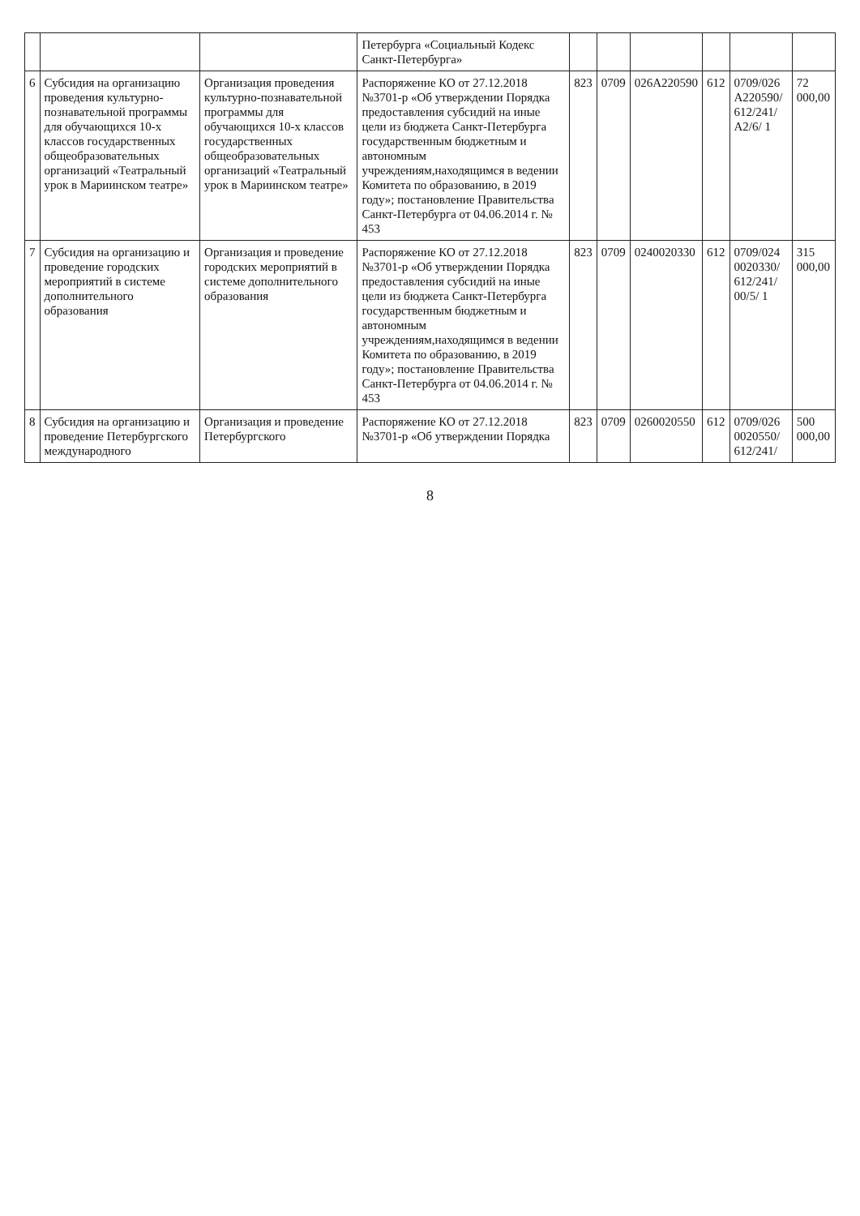| | | | Петербурга «Социальный Кодекс Санкт-Петербурга» | | | | | | |
| 6 | Субсидия на организацию проведения культурно-познавательной программы для обучающихся 10-х классов государственных общеобразовательных организаций «Театральный урок в Мариинском театре» | Организация проведения культурно-познавательной программы для обучающихся 10-х классов государственных общеобразовательных организаций «Театральный урок в Мариинском театре» | Распоряжение КО от 27.12.2018 №3701-р «Об утверждении Порядка предоставления субсидий на иные цели из бюджета Санкт-Петербурга государственным бюджетным и автономным учреждениям,находящимся в ведении Комитета по образованию, в 2019 году»; постановление Правительства Санкт-Петербурга от 04.06.2014 г. № 453 | 823 | 0709 | 026A220590 | 612 | 0709/026 A220590/ 612/241/ A2/6/ 1 | 72 000,00 |
| 7 | Субсидия на организацию и проведение городских мероприятий в системе дополнительного образования | Организация и проведение городских мероприятий в системе дополнительного образования | Распоряжение КО от 27.12.2018 №3701-р «Об утверждении Порядка предоставления субсидий на иные цели из бюджета Санкт-Петербурга государственным бюджетным и автономным учреждениям,находящимся в ведении Комитета по образованию, в 2019 году»; постановление Правительства Санкт-Петербурга от 04.06.2014 г. № 453 | 823 | 0709 | 0240020330 | 612 | 0709/024 0020330/ 612/241/ 00/5/ 1 | 315 000,00 |
| 8 | Субсидия на организацию и проведение Петербургского международного | Организация и проведение Петербургского | Распоряжение КО от 27.12.2018 №3701-р «Об утверждении Порядка | 823 | 0709 | 0260020550 | 612 | 0709/026 0020550/ 612/241/ | 500 000,00 |
8